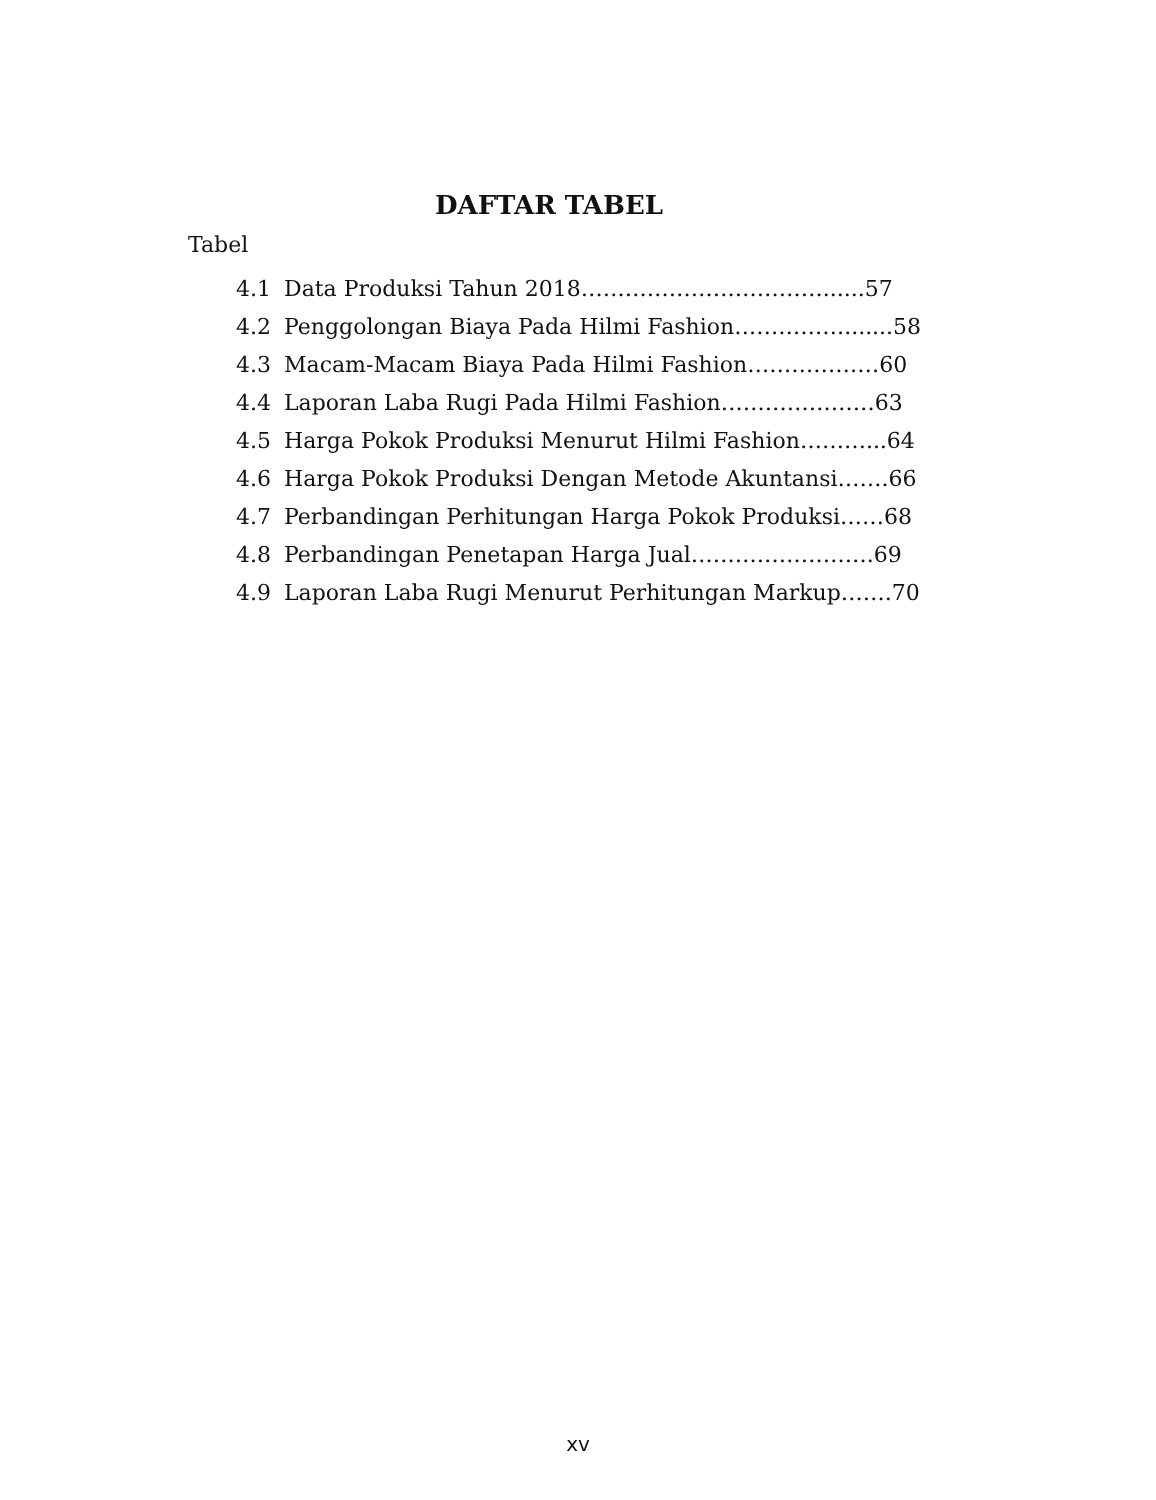DAFTAR TABEL
Tabel
4.1 Data Produksi Tahun 2018……………………………......57
4.2 Penggolongan Biaya Pada Hilmi Fashion…………….......58
4.3 Macam-Macam Biaya Pada Hilmi Fashion………………60
4.4 Laporan Laba Rugi Pada Hilmi Fashion…………………63
4.5 Harga Pokok Produksi Menurut Hilmi Fashion………...64
4.6 Harga Pokok Produksi Dengan Metode Akuntansi…….66
4.7 Perbandingan Perhitungan Harga Pokok Produksi……68
4.8 Perbandingan Penetapan Harga Jual…………………….69
4.9 Laporan Laba Rugi Menurut Perhitungan Markup…….70
xv